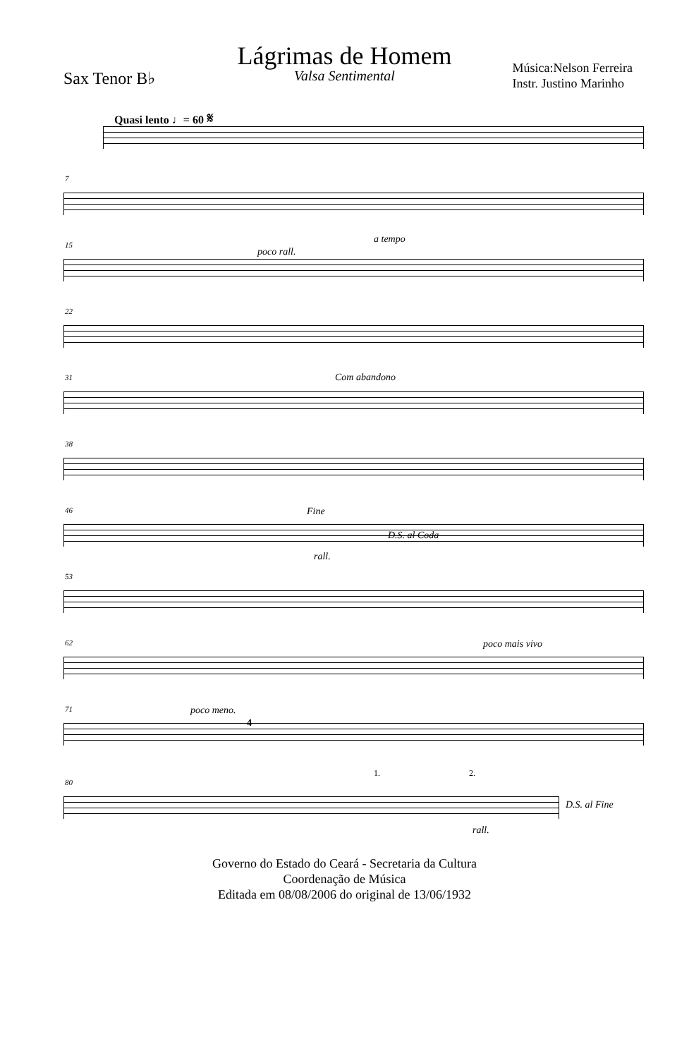Lágrimas de Homem
Valsa Sentimental
Sax Tenor B♭
Música:Nelson Ferreira
Instr. Justino Marinho
Quasi lento ♩= 60 𝄋
7
15
poco rall.
a tempo
22
31 Com abandono
38
46 Fine
D.S. al Coda
rall.
53
62 poco mais vivo
71 poco meno.
4
80
1. 2.
D.S. al Fine
rall.
Governo do Estado do Ceará - Secretaria da Cultura
Coordenação de Música
Editada em 08/08/2006 do original de 13/06/1932